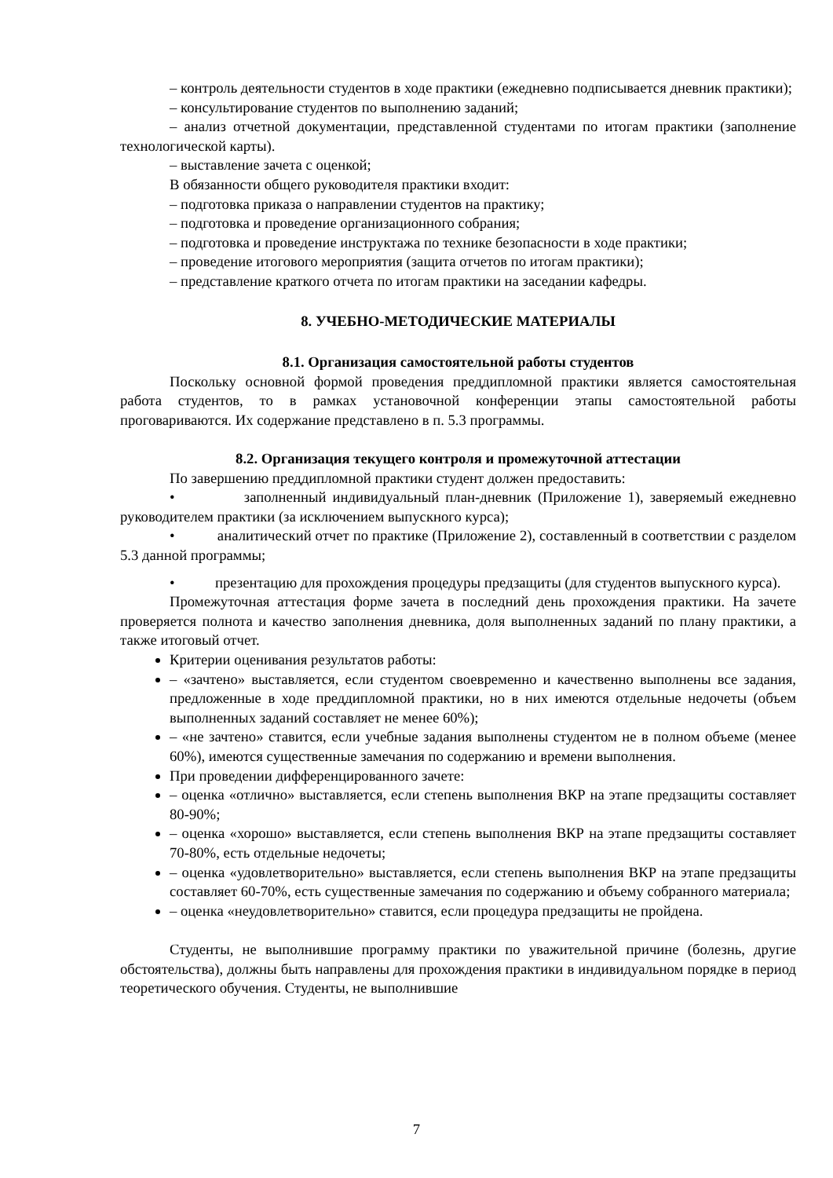– контроль деятельности студентов в ходе практики (ежедневно подписывается дневник практики);
– консультирование студентов по выполнению заданий;
– анализ отчетной документации, представленной студентами по итогам практики (заполнение технологической карты).
– выставление зачета с оценкой;
В обязанности общего руководителя практики входит:
– подготовка приказа о направлении студентов на практику;
– подготовка и проведение организационного собрания;
– подготовка и проведение инструктажа по технике безопасности в ходе практики;
– проведение итогового мероприятия (защита отчетов по итогам практики);
– представление краткого отчета по итогам практики на заседании кафедры.
8. УЧЕБНО-МЕТОДИЧЕСКИЕ МАТЕРИАЛЫ
8.1. Организация самостоятельной работы студентов
Поскольку основной формой проведения преддипломной практики является самостоятельная работа студентов, то в рамках установочной конференции этапы самостоятельной работы проговариваются. Их содержание представлено в п. 5.3 программы.
8.2. Организация текущего контроля и промежуточной аттестации
По завершению преддипломной практики студент должен предоставить:
• заполненный индивидуальный план-дневник (Приложение 1), заверяемый ежедневно руководителем практики (за исключением выпускного курса);
• аналитический отчет по практике (Приложение 2), составленный в соответствии с разделом 5.3 данной программы;
• презентацию для прохождения процедуры предзащиты (для студентов выпускного курса).
Промежуточная аттестация форме зачета в последний день прохождения практики. На зачете проверяется полнота и качество заполнения дневника, доля выполненных заданий по плану практики, а также итоговый отчет.
Критерии оценивания результатов работы:
– «зачтено» выставляется, если студентом своевременно и качественно выполнены все задания, предложенные в ходе преддипломной практики, но в них имеются отдельные недочеты (объем выполненных заданий составляет не менее 60%);
– «не зачтено» ставится, если учебные задания выполнены студентом не в полном объеме (менее 60%), имеются существенные замечания по содержанию и времени выполнения.
При проведении дифференцированного зачете:
– оценка «отлично» выставляется, если степень выполнения ВКР на этапе предзащиты составляет 80-90%;
– оценка «хорошо» выставляется, если степень выполнения ВКР на этапе предзащиты составляет 70-80%, есть отдельные недочеты;
– оценка «удовлетворительно» выставляется, если степень выполнения ВКР на этапе предзащиты составляет 60-70%, есть существенные замечания по содержанию и объему собранного материала;
– оценка «неудовлетворительно» ставится, если процедура предзащиты не пройдена.
Студенты, не выполнившие программу практики по уважительной причине (болезнь, другие обстоятельства), должны быть направлены для прохождения практики в индивидуальном порядке в период теоретического обучения. Студенты, не выполнившие
7